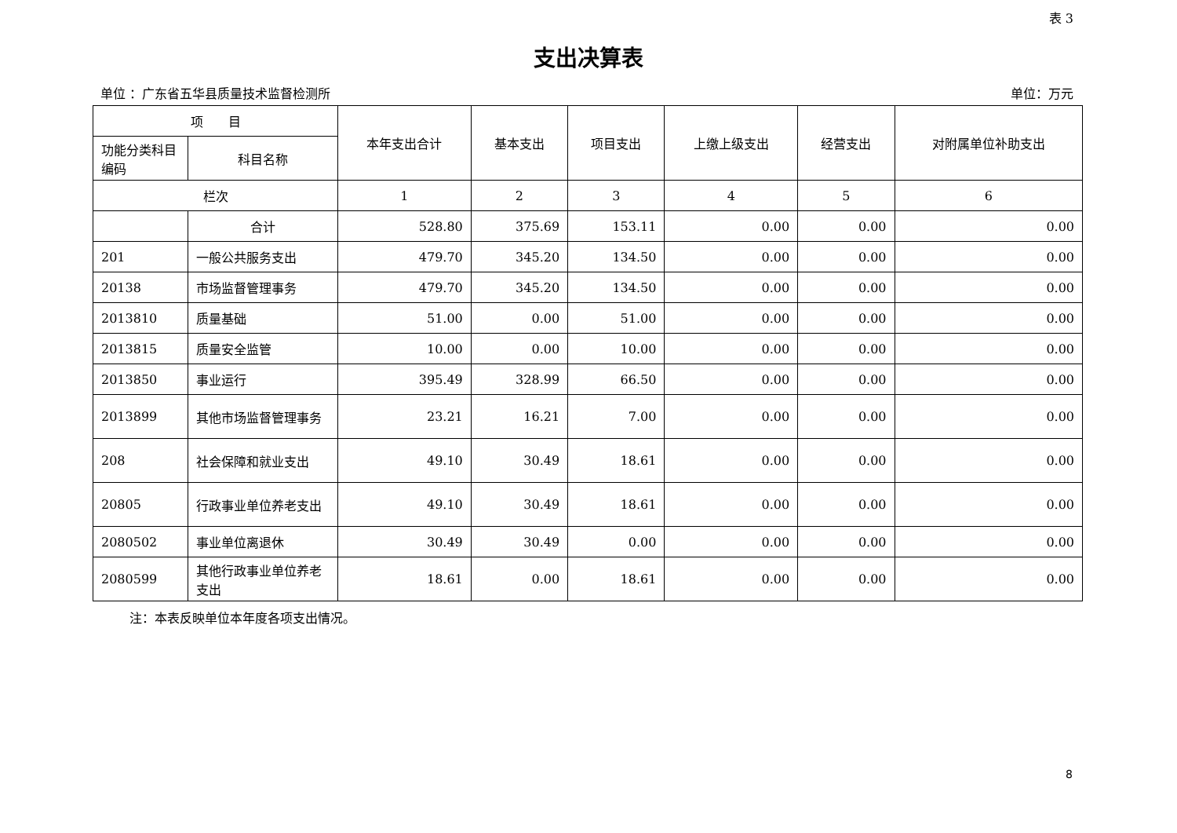表 3
支出决算表
单位 ：广东省五华县质量技术监督检测所 单位：万元
| 项 目 | | 本年支出合计 | 基本支出 | 项目支出 | 上缴上级支出 | 经营支出 | 对附属单位补助支出 |
| --- | --- | --- | --- | --- | --- | --- | --- |
| 功能分类科目编码 | 科目名称 | | | | | | |
| 栏次 | | 1 | 2 | 3 | 4 | 5 | 6 |
| | 合计 | 528.80 | 375.69 | 153.11 | 0.00 | 0.00 | 0.00 |
| 201 | 一般公共服务支出 | 479.70 | 345.20 | 134.50 | 0.00 | 0.00 | 0.00 |
| 20138 | 市场监督管理事务 | 479.70 | 345.20 | 134.50 | 0.00 | 0.00 | 0.00 |
| 2013810 | 质量基础 | 51.00 | 0.00 | 51.00 | 0.00 | 0.00 | 0.00 |
| 2013815 | 质量安全监管 | 10.00 | 0.00 | 10.00 | 0.00 | 0.00 | 0.00 |
| 2013850 | 事业运行 | 395.49 | 328.99 | 66.50 | 0.00 | 0.00 | 0.00 |
| 2013899 | 其他市场监督管理事务 | 23.21 | 16.21 | 7.00 | 0.00 | 0.00 | 0.00 |
| 208 | 社会保障和就业支出 | 49.10 | 30.49 | 18.61 | 0.00 | 0.00 | 0.00 |
| 20805 | 行政事业单位养老支出 | 49.10 | 30.49 | 18.61 | 0.00 | 0.00 | 0.00 |
| 2080502 | 事业单位离退休 | 30.49 | 30.49 | 0.00 | 0.00 | 0.00 | 0.00 |
| 2080599 | 其他行政事业单位养老支出 | 18.61 | 0.00 | 18.61 | 0.00 | 0.00 | 0.00 |
注：本表反映单位本年度各项支出情况。
8